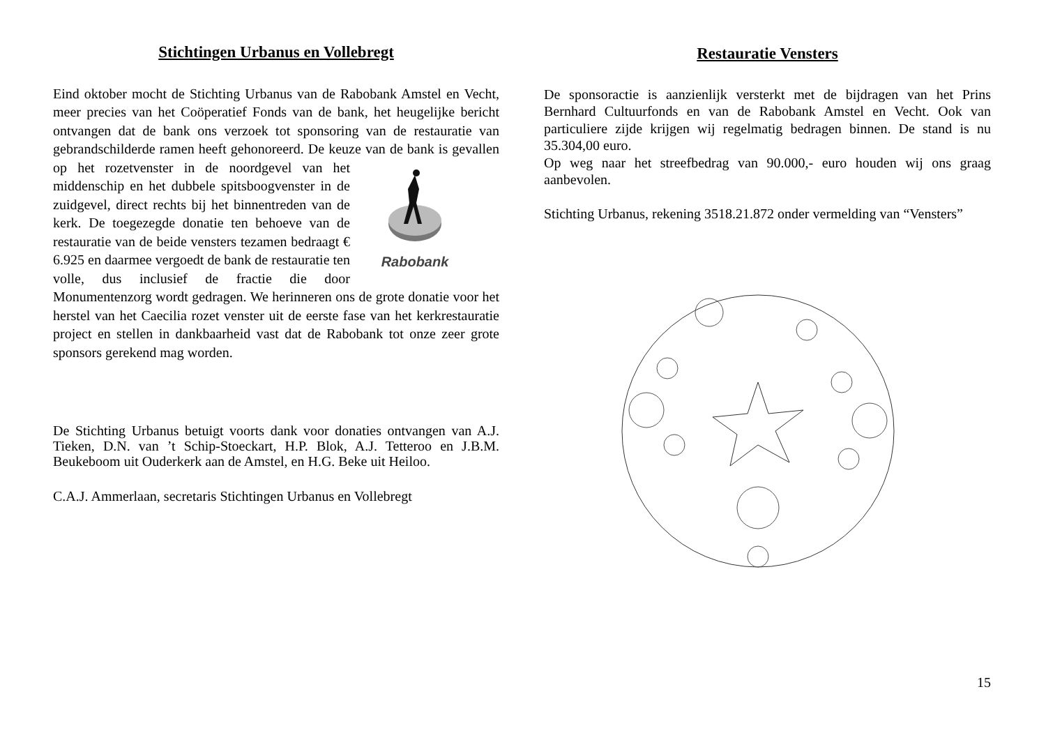Stichtingen Urbanus en Vollebregt
Eind oktober mocht de Stichting Urbanus van de Rabobank Amstel en Vecht, meer precies van het Coöperatief Fonds van de bank, het heugelijke bericht ontvangen dat de bank ons verzoek tot sponsoring van de restauratie van gebrandschilderde ramen heeft gehonoreerd. De keuze van
Rabobank de bank is gevallen op het rozetvenster in de noordgevel van het middenschip en het dubbele spitsboogvenster in de zuidgevel, direct rechts bij het binnentreden van de kerk. De toegezegde donatie ten behoeve van de restauratie van de beide vensters tezamen bedraagt € 6.925 en daarmee vergoedt de bank de restauratie ten volle, dus inclusief de fractie die door Monumentenzorg wordt gedragen. We herinneren ons de grote donatie voor het herstel van het Caecilia rozet venster uit de eerste fase van het kerkrestauratie project en stellen in dankbaarheid vast dat de Rabobank tot onze zeer grote sponsors gerekend mag worden.
De Stichting Urbanus betuigt voorts dank voor donaties ontvangen van A.J. Tieken, D.N. van ’t Schip-Stoeckart, H.P. Blok, A.J. Tetteroo en J.B.M. Beukeboom uit Ouderkerk aan de Amstel, en H.G. Beke uit Heiloo.
C.A.J. Ammerlaan, secretaris Stichtingen Urbanus en Vollebregt
Restauratie Vensters
De sponsoractie is aanzienlijk versterkt met de bijdragen van het Prins Bernhard Cultuurfonds en van de Rabobank Amstel en Vecht. Ook van particuliere zijde krijgen wij regelmatig bedragen binnen. De stand is nu 35.304,00 euro.
Op weg naar het streefbedrag van 90.000,- euro houden wij ons graag aanbevolen.
Stichting Urbanus, rekening 3518.21.872 onder vermelding van “Vensters”
15